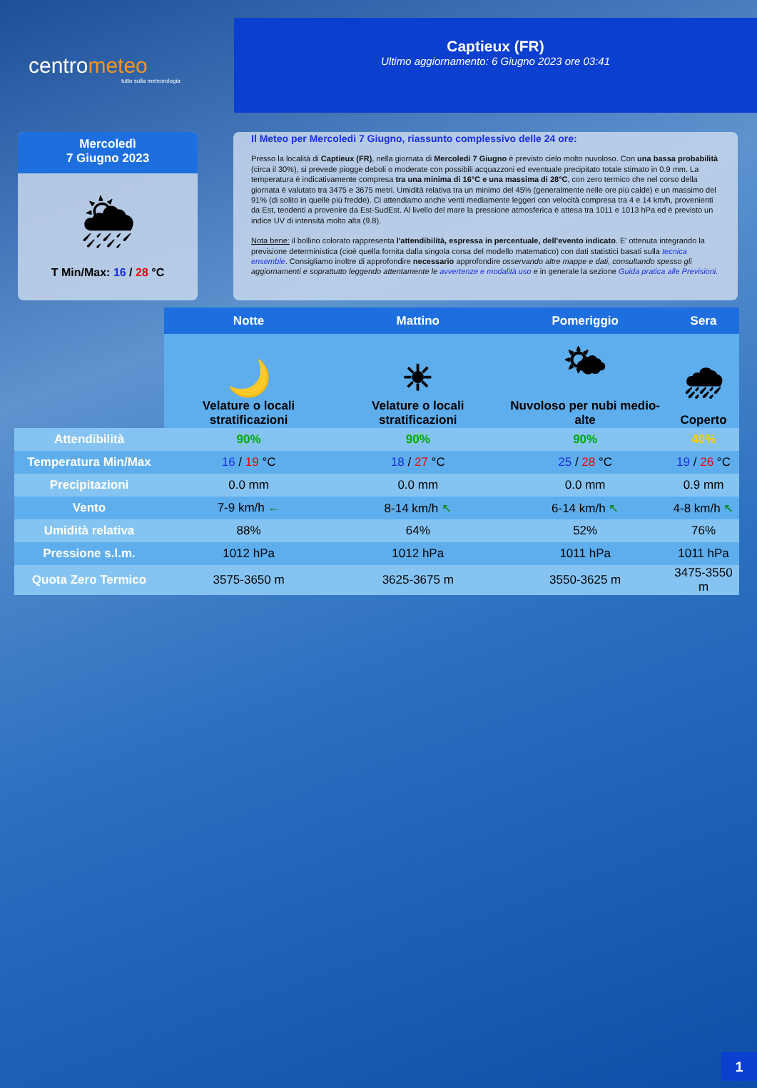centrometeo
tutto sulla meteorologia
Captieux (FR)
Ultimo aggiornamento: 6 Giugno 2023 ore 03:41
Mercoledì
7 Giugno 2023
🌦
T Min/Max: 16 / 28 °C
Il Meteo per Mercoledi 7 Giugno, riassunto complessivo delle 24 ore:
Presso la località di Captieux (FR), nella giornata di Mercoledi 7 Giugno è previsto cielo molto nuvoloso. Con una bassa probabilità (circa il 30%), si prevede piogge deboli o moderate con possibili acquazzoni ed eventuale precipitato totale stimato in 0.9 mm. La temperatura è indicativamente compresa tra una minima di 16°C e una massima di 28°C, con zero termico che nel corso della giornata è valutato tra 3475 e 3675 metri. Umidità relativa tra un minimo del 45% (generalmente nelle ore più calde) e un massimo del 91% (di solito in quelle più fredde). Ci attendiamo anche venti mediamente leggeri con velocità compresa tra 4 e 14 km/h, provenienti da Est, tendenti a provenire da Est-SudEst. Al livello del mare la pressione atmosferica è attesa tra 1011 e 1013 hPa ed è previsto un indice UV di intensità molto alta (9.8).
Nota bene: il bollino colorato rappresenta l'attendibilità, espressa in percentuale, dell'evento indicato. E' ottenuta integrando la previsione deterministica (cioè quella fornita dalla singola corsa del modello matematico) con dati statistici basati sulla tecnica ensemble. Consigliamo inoltre di approfondire necessario approfondire osservando altre mappe e dati, consultando spesso gli aggiornamenti e soprattutto leggendo attentamente le avvertenze e modalità uso e in generale la sezione Guida pratica alle Previsioni.
| | Notte | Mattino | Pomeriggio | Sera |
| --- | --- | --- | --- | --- |
| | 🌙 Velature o locali stratificazioni | ☀ Velature o locali stratificazioni | 🌤 Nuvoloso per nubi medio-alte | 🌧 Coperto |
| Attendibilità | 90% | 90% | 90% | 40% |
| Temperatura Min/Max | 16 / 19 °C | 18 / 27 °C | 25 / 28 °C | 19 / 26 °C |
| Precipitazioni | 0.0 mm | 0.0 mm | 0.0 mm | 0.9 mm |
| Vento | 7-9 km/h ← | 8-14 km/h ↖ | 6-14 km/h ↖ | 4-8 km/h ↖ |
| Umidità relativa | 88% | 64% | 52% | 76% |
| Pressione s.l.m. | 1012 hPa | 1012 hPa | 1011 hPa | 1011 hPa |
| Quota Zero Termico | 3575-3650 m | 3625-3675 m | 3550-3625 m | 3475-3550 m |
1